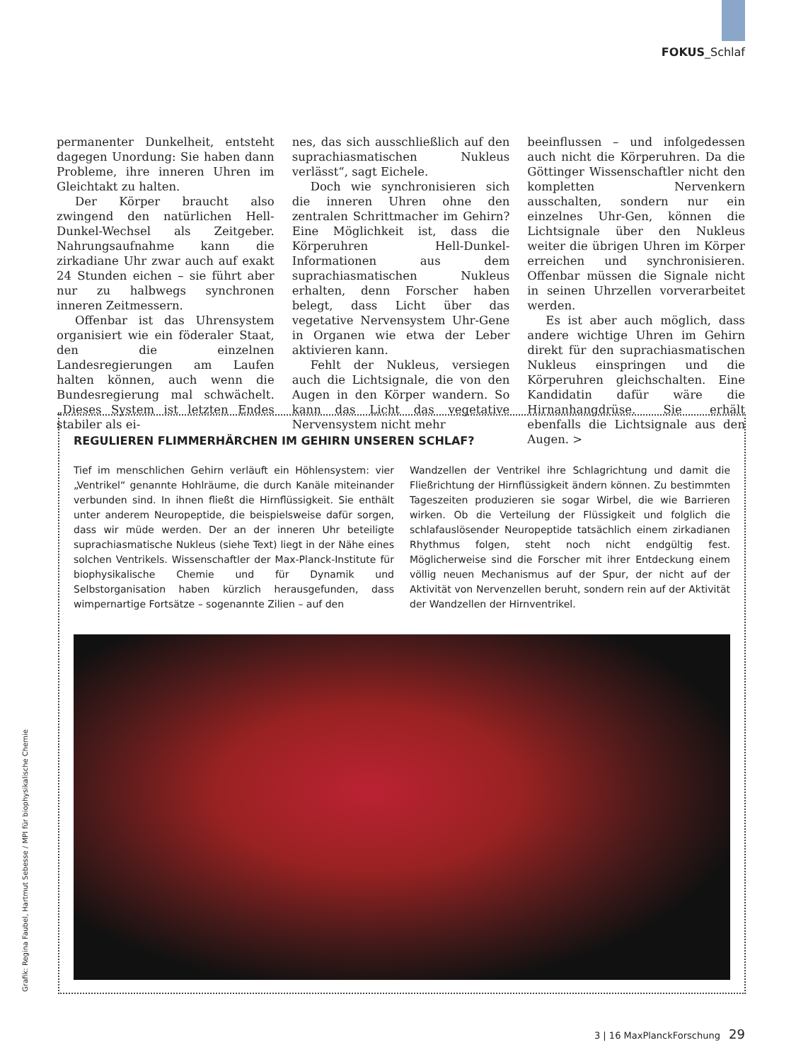FOKUS_Schlaf
permanenter Dunkelheit, entsteht dagegen Unordung: Sie haben dann Probleme, ihre inneren Uhren im Gleichtakt zu halten.
Der Körper braucht also zwingend den natürlichen Hell-Dunkel-Wechsel als Zeitgeber. Nahrungsaufnahme kann die zirkadiane Uhr zwar auch auf exakt 24 Stunden eichen – sie führt aber nur zu halbwegs synchronen inneren Zeitmessern.
Offenbar ist das Uhrensystem organisiert wie ein föderaler Staat, den die einzelnen Landesregierungen am Laufen halten können, auch wenn die Bundesregierung mal schwächelt. „Dieses System ist letzten Endes stabiler als ei-
nes, das sich ausschließlich auf den suprachiasmatischen Nukleus verlässt“, sagt Eichele.
Doch wie synchronisieren sich die inneren Uhren ohne den zentralen Schrittmacher im Gehirn? Eine Möglichkeit ist, dass die Körperuhren Hell-Dunkel-Informationen aus dem suprachiasmatischen Nukleus erhalten, denn Forscher haben belegt, dass Licht über das vegetative Nervensystem Uhr-Gene in Organen wie etwa der Leber aktivieren kann.
Fehlt der Nukleus, versiegen auch die Lichtsignale, die von den Augen in den Körper wandern. So kann das Licht das vegetative Nervensystem nicht mehr
beeinflussen – und infolgedessen auch nicht die Körperuhren. Da die Göttinger Wissenschaftler nicht den kompletten Nervenkern ausschalten, sondern nur ein einzelnes Uhr-Gen, können die Lichtsignale über den Nukleus weiter die übrigen Uhren im Körper erreichen und synchronisieren. Offenbar müssen die Signale nicht in seinen Uhrzellen vorverarbeitet werden.
Es ist aber auch möglich, dass andere wichtige Uhren im Gehirn direkt für den suprachiasmatischen Nukleus einspringen und die Körperuhren gleichschalten. Eine Kandidatin dafür wäre die Hirnanhangdrüse. Sie erhält ebenfalls die Lichtsignale aus den Augen. >
REGULIEREN FLIMMERHÄRCHEN IM GEHIRN UNSEREN SCHLAF?
Tief im menschlichen Gehirn verläuft ein Höhlensystem: vier „Ventrikel“ genannte Hohlräume, die durch Kanäle miteinander verbunden sind. In ihnen fließt die Hirnflüssigkeit. Sie enthält unter anderem Neuropeptide, die beispielsweise dafür sorgen, dass wir müde werden. Der an der inneren Uhr beteiligte suprachiasmatische Nukleus (siehe Text) liegt in der Nähe eines solchen Ventrikels. Wissenschaftler der Max-Planck-Institute für biophysikalische Chemie und für Dynamik und Selbstorganisation haben kürzlich herausgefunden, dass wimpernartige Fortsätze – sogenannte Zilien – auf den
Wandzellen der Ventrikel ihre Schlagrichtung und damit die Fließrichtung der Hirnflüssigkeit ändern können. Zu bestimmten Tageszeiten produzieren sie sogar Wirbel, die wie Barrieren wirken. Ob die Verteilung der Flüssigkeit und folglich die schlafauslösender Neuropeptide tatsächlich einem zirkadianen Rhythmus folgen, steht noch nicht endgültig fest. Möglicherweise sind die Forscher mit ihrer Entdeckung einem völlig neuen Mechanismus auf der Spur, der nicht auf der Aktivität von Nervenzellen beruht, sondern rein auf der Aktivität der Wandzellen der Hirnventrikel.
Grafik: Regina Faubel, Hartmut Sebesse / MPI für biophysikalische Chemie
3 | 16 MaxPlanckForschung 29